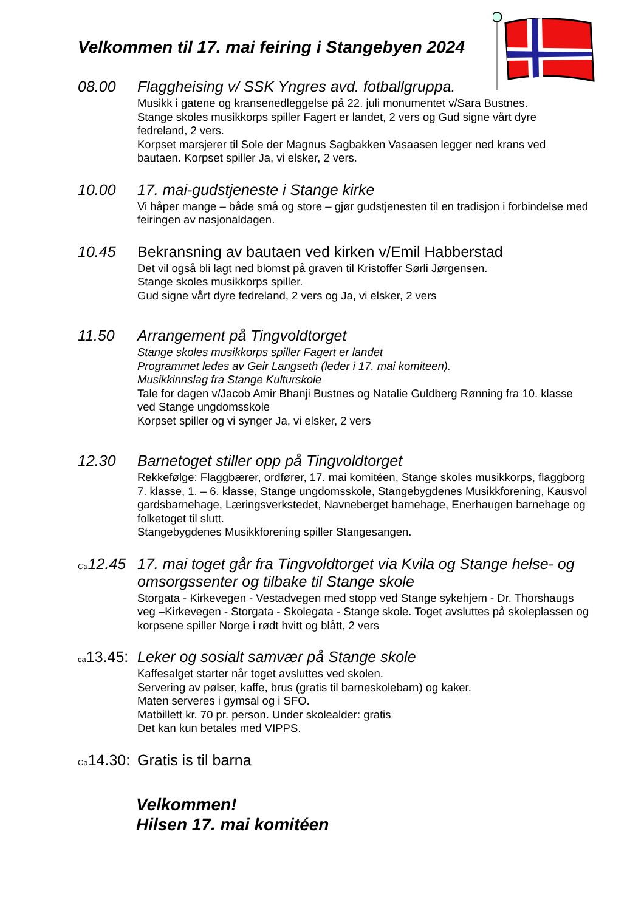Velkommen til 17. mai feiring i Stangebyen 2024
08.00 Flaggheising v/ SSK Yngres avd. fotballgruppa.
Musikk i gatene og kransenedleggelse på 22. juli monumentet v/Sara Bustnes.
Stange skoles musikkorps spiller Fagert er landet, 2 vers og Gud signe vårt dyre fedreland, 2 vers.
Korpset marsjerer til Sole der Magnus Sagbakken Vasaasen legger ned krans ved bautaen. Korpset spiller Ja, vi elsker, 2 vers.
10.00 17. mai-gudstjeneste i Stange kirke
Vi håper mange – både små og store – gjør gudstjenesten til en tradisjon i forbindelse med feiringen av nasjonaldagen.
10.45 Bekransning av bautaen ved kirken v/Emil Habberstad
Det vil også bli lagt ned blomst på graven til Kristoffer Sørli Jørgensen.
Stange skoles musikkorps spiller.
Gud signe vårt dyre fedreland, 2 vers og Ja, vi elsker, 2 vers
11.50 Arrangement på Tingvoldtorget
Stange skoles musikkorps spiller Fagert er landet
Programmet ledes av Geir Langseth (leder i 17. mai komiteen).
Musikkinnslag fra Stange Kulturskole
Tale for dagen v/Jacob Amir Bhanji Bustnes og Natalie Guldberg Rønning fra 10. klasse ved Stange ungdomsskole
Korpset spiller og vi synger Ja, vi elsker, 2 vers
12.30 Barnetoget stiller opp på Tingvoldtorget
Rekkefølge: Flaggbærer, ordfører, 17. mai komitéen, Stange skoles musikkorps, flaggborg 7. klasse, 1. – 6. klasse, Stange ungdomsskole, Stangebygdenes Musikkforening, Kausvol gardsbarnehage, Læringsverkstedet, Navneberget barnehage, Enerhaugen barnehage og folketoget til slutt.
Stangebygdenes Musikkforening spiller Stangesangen.
Ca12.45
17. mai toget går fra Tingvoldtorget via Kvila og Stange helse- og omsorgssenter og tilbake til Stange skole
Storgata - Kirkevegen - Vestadvegen med stopp ved Stange sykehjem - Dr. Thorshaugs veg –Kirkevegen - Storgata - Skolegata - Stange skole. Toget avsluttes på skoleplassen og korpsene spiller Norge i rødt hvitt og blått, 2 vers
ca13.45:
Leker og sosialt samvær på Stange skole
Kaffesalget starter når toget avsluttes ved skolen.
Servering av pølser, kaffe, brus (gratis til barneskolebarn) og kaker.
Maten serveres i gymsal og i SFO.
Matbillett kr. 70 pr. person. Under skolealder: gratis
Det kan kun betales med VIPPS.
Ca14.30:
Gratis is til barna
Velkommen!
Hilsen 17. mai komitéen